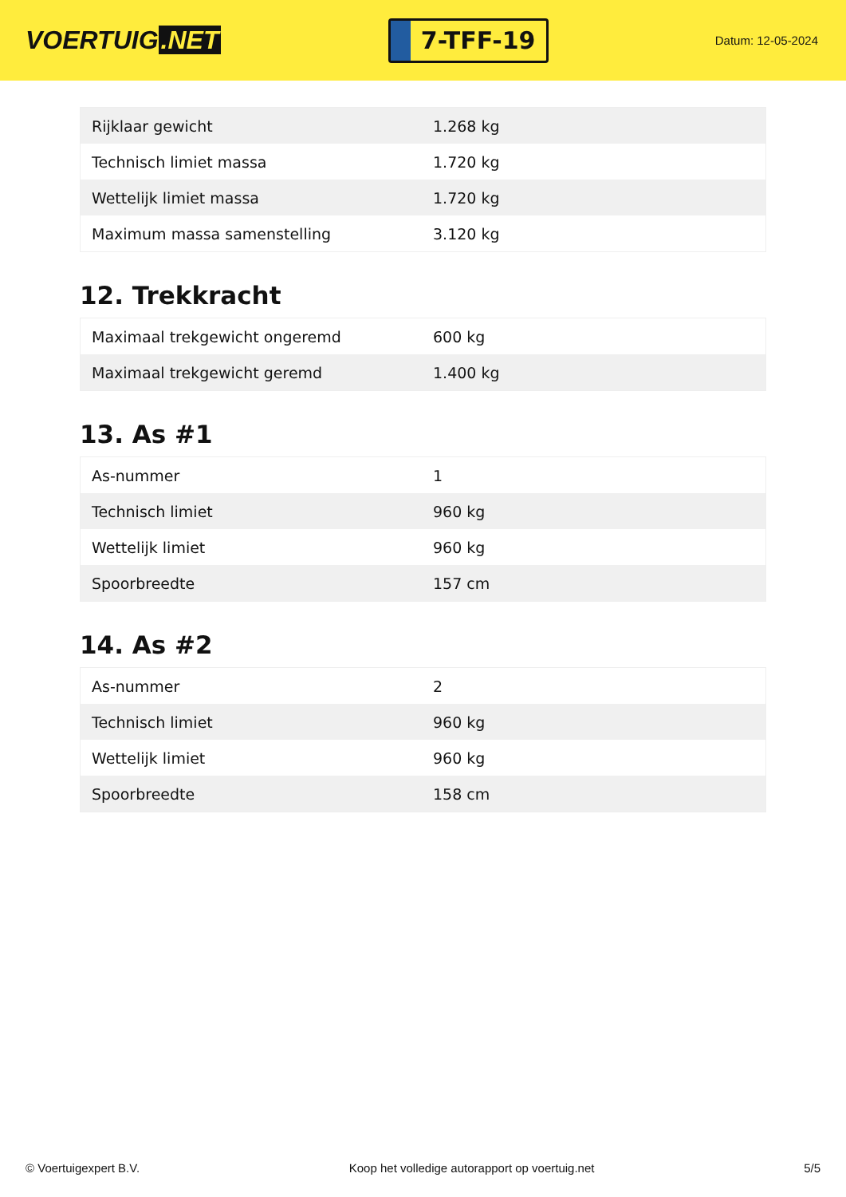VOERTUIG.NET
7-TFF-19
Datum: 12-05-2024
| Rijklaar gewicht | 1.268 kg |
| Technisch limiet massa | 1.720 kg |
| Wettelijk limiet massa | 1.720 kg |
| Maximum massa samenstelling | 3.120 kg |
12. Trekkracht
| Maximaal trekgewicht ongeremd | 600 kg |
| Maximaal trekgewicht geremd | 1.400 kg |
13. As #1
| As-nummer | 1 |
| Technisch limiet | 960 kg |
| Wettelijk limiet | 960 kg |
| Spoorbreedte | 157 cm |
14. As #2
| As-nummer | 2 |
| Technisch limiet | 960 kg |
| Wettelijk limiet | 960 kg |
| Spoorbreedte | 158 cm |
© Voertuigexpert B.V. Koop het volledige autorapport op voertuig.net 5/5